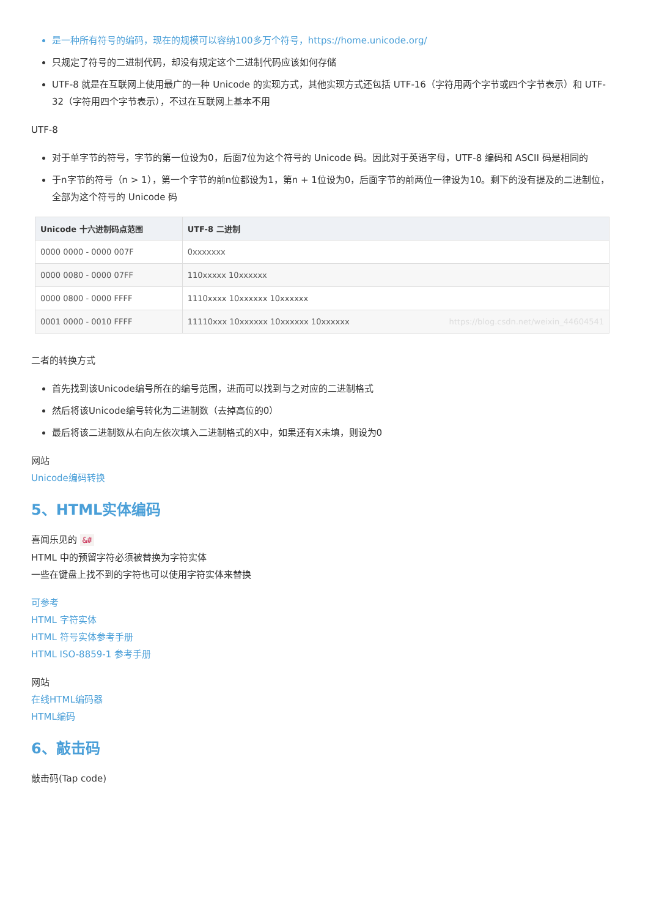是一种所有符号的编码，现在的规模可以容纳100多万个符号，https://home.unicode.org/
只规定了符号的二进制代码，却没有规定这个二进制代码应该如何存储
UTF-8 就是在互联网上使用最广的一种 Unicode 的实现方式，其他实现方式还包括 UTF-16（字符用两个字节或四个字节表示）和 UTF-32（字符用四个字节表示），不过在互联网上基本不用
UTF-8
对于单字节的符号，字节的第一位设为0，后面7位为这个符号的 Unicode 码。因此对于英语字母，UTF-8 编码和 ASCII 码是相同的
于n字节的符号（n > 1），第一个字节的前n位都设为1，第n + 1位设为0，后面字节的前两位一律设为10。剩下的没有提及的二进制位，全部为这个符号的 Unicode 码
| Unicode 十六进制码点范围 | UTF-8 二进制 |
| --- | --- |
| 0000 0000 - 0000 007F | 0xxxxxxx |
| 0000 0080 - 0000 07FF | 110xxxxx 10xxxxxx |
| 0000 0800 - 0000 FFFF | 1110xxxx 10xxxxxx 10xxxxxx |
| 0001 0000 - 0010 FFFF | 11110xxx 10xxxxxx 10xxxxxx 10xxxxxx https://blog.csdn.net/weixin_44604541 |
二者的转换方式
首先找到该Unicode编号所在的编号范围，进而可以找到与之对应的二进制格式
然后将该Unicode编号转化为二进制数（去掉高位的0）
最后将该二进制数从右向左依次填入二进制格式的X中，如果还有X未填，则设为0
网站
Unicode编码转换
5、HTML实体编码
喜闻乐见的 &#
HTML 中的预留字符必须被替换为字符实体
一些在键盘上找不到的字符也可以使用字符实体来替换
可参考
HTML 字符实体
HTML 符号实体参考手册
HTML ISO-8859-1 参考手册
网站
在线HTML编码器
HTML编码
6、敲击码
敲击码(Tap code)